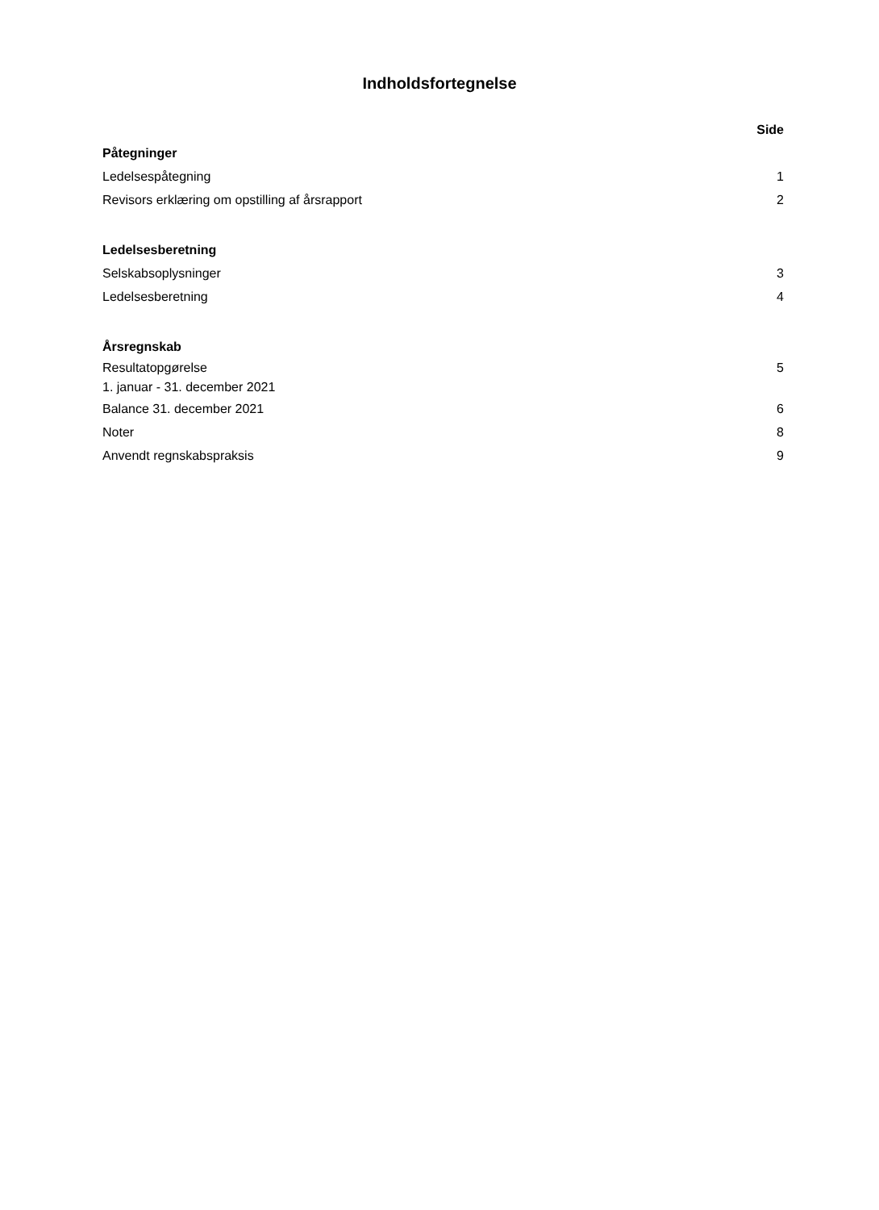Indholdsfortegnelse
Side
Påtegninger
Ledelsespåtegning 1
Revisors erklæring om opstilling af årsrapport 2
Ledelsesberetning
Selskabsoplysninger 3
Ledelsesberetning 4
Årsregnskab
Resultatopgørelse
1. januar - 31. december 2021 5
Balance 31. december 2021 6
Noter 8
Anvendt regnskabspraksis 9